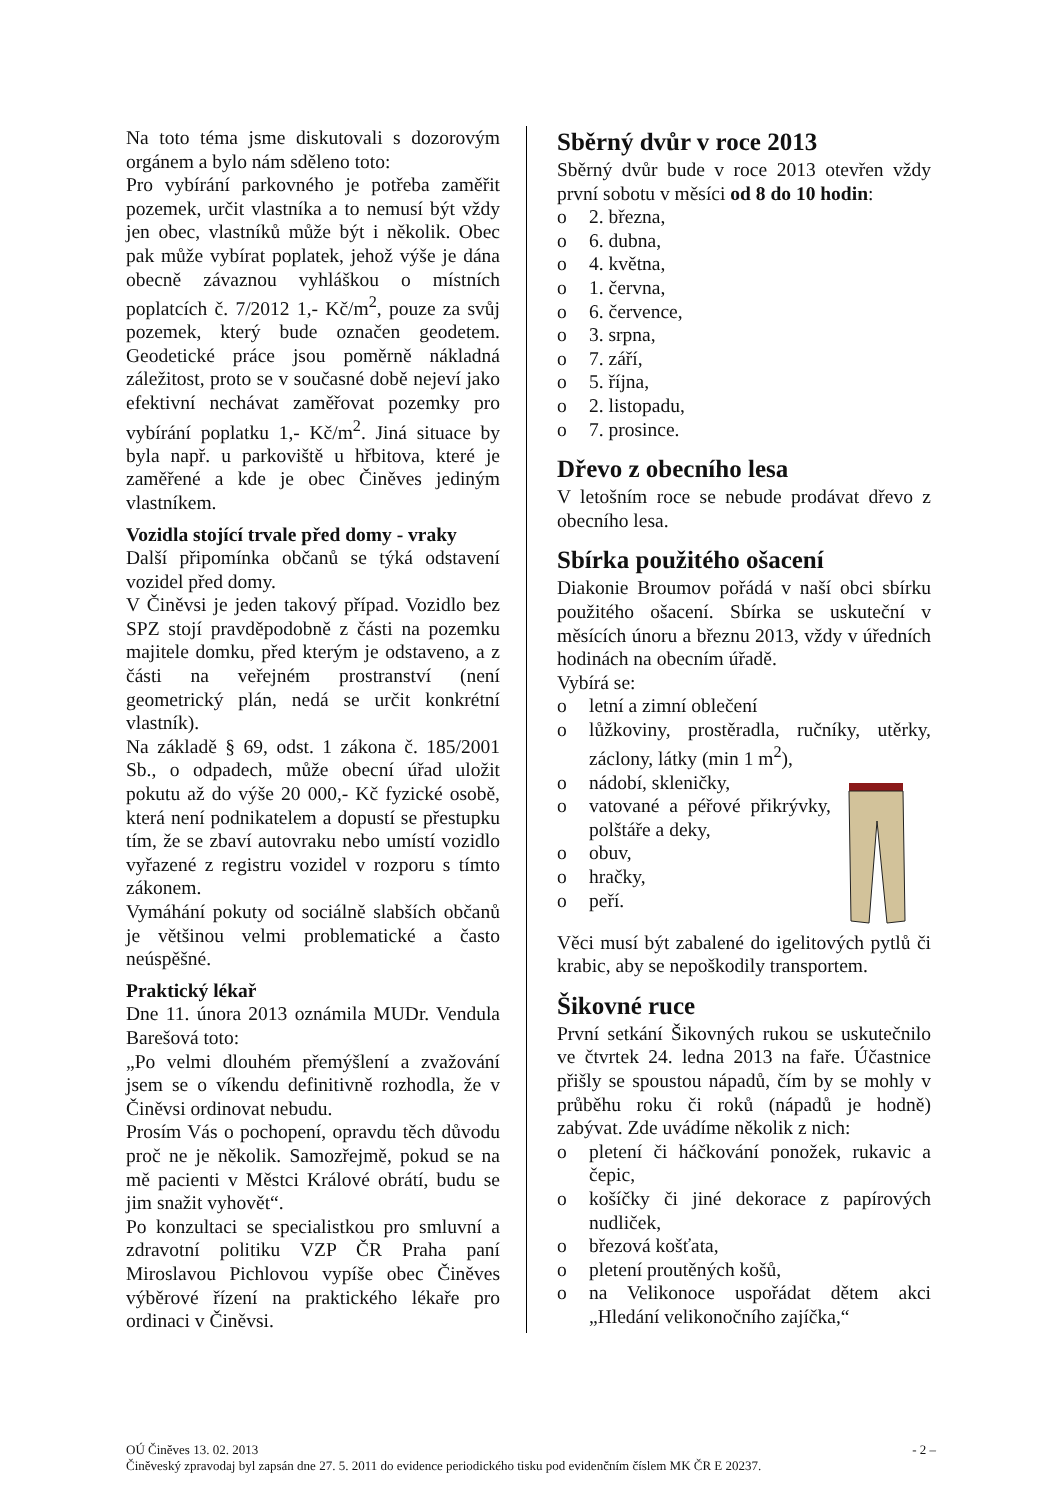Na toto téma jsme diskutovali s dozorovým orgánem a bylo nám sděleno toto:
Pro vybírání parkovného je potřeba zaměřit pozemek, určit vlastníka a to nemusí být vždy jen obec, vlastníků může být i několik. Obec pak může vybírat poplatek, jehož výše je dána obecně závaznou vyhláškou o místních poplatcích č. 7/2012 1,- Kč/m<sup>2</sup>, pouze za svůj pozemek, který bude označen geodetem. Geodetické práce jsou poměrně nákladná záležitost, proto se v současné době nejeví jako efektivní nechávat zaměřovat pozemky pro vybírání poplatku 1,- Kč/m<sup>2</sup>. Jiná situace by byla např. u parkoviště u hřbitova, které je zaměřené a kde je obec Činěves jediným vlastníkem.
Vozidla stojící trvale před domy - vraky
Další připomínka občanů se týká odstavení vozidel před domy.
V Činěvsi je jeden takový případ. Vozidlo bez SPZ stojí pravděpodobně z části na pozemku majitele domku, před kterým je odstaveno, a z části na veřejném prostranství (není geometrický plán, nedá se určit konkrétní vlastník).
Na základě § 69, odst. 1 zákona č. 185/2001 Sb., o odpadech, může obecní úřad uložit pokutu až do výše 20 000,- Kč fyzické osobě, která není podnikatelem a dopustí se přestupku tím, že se zbaví autovraku nebo umístí vozidlo vyřazené z registru vozidel v rozporu s tímto zákonem.
Vymáhání pokuty od sociálně slabších občanů je většinou velmi problematické a často neúspěšné.
Praktický lékař
Dne 11. února 2013 oznámila MUDr. Vendula Barešová toto:
„Po velmi dlouhém přemýšlení a zvažování jsem se o víkendu definitivně rozhodla, že v Činěvsi ordinovat nebudu.
Prosím Vás o pochopení, opravdu těch důvodu proč ne je několik. Samozřejmě, pokud se na mě pacienti v Městci Králové obrátí, budu se jim snažit vyhovět“.
Po konzultaci se specialistkou pro smluvní a zdravotní politiku VZP ČR Praha paní Miroslavou Pichlovou vypíše obec Činěves výběrové řízení na praktického lékaře pro ordinaci v Činěvsi.
Sběrný dvůr v roce 2013
Sběrný dvůr bude v roce 2013 otevřen vždy první sobotu v měsíci od 8 do 10 hodin:
o 2. března,
o 6. dubna,
o 4. května,
o 1. června,
o 6. července,
o 3. srpna,
o 7. září,
o 5. října,
o 2. listopadu,
o 7. prosince.
Dřevo z obecního lesa
V letošním roce se nebude prodávat dřevo z obecního lesa.
Sbírka použitého ošacení
Diakonie Broumov pořádá v naší obci sbírku použitého ošacení. Sbírka se uskuteční v měsících únoru a březnu 2013, vždy v úředních hodinách na obecním úřadě.
Vybírá se:
o letní a zimní oblečení
o lůžkoviny, prostěradla, ručníky, utěrky, záclony, látky (min 1 m<sup>2</sup>),
o nádobí, skleničky,
o vatované a péřové přikrývky, polštáře a deky,
o obuv,
o hračky,
o peří.
Věci musí být zabalené do igelitových pytlů či krabic, aby se nepoškodily transportem.
Šikovné ruce
První setkání Šikovných rukou se uskutečnilo ve čtvrtek 24. ledna 2013 na faře. Účastnice přišly se spoustou nápadů, čím by se mohly v průběhu roku či roků (nápadů je hodně) zabývat. Zde uvádíme několik z nich:
o pletení či háčkování ponožek, rukavic a čepic,
o košíčky či jiné dekorace z papírových nudliček,
o březová košťata,
o pletení proutěných košů,
o na Velikonoce uspořádat dětem akci „Hledání velikonočního zajíčka,“
OÚ Činěves 13. 02. 2013 - 2 –
Činěveský zpravodaj byl zapsán dne 27. 5. 2011 do evidence periodického tisku pod evidenčním číslem MK ČR E 20237.